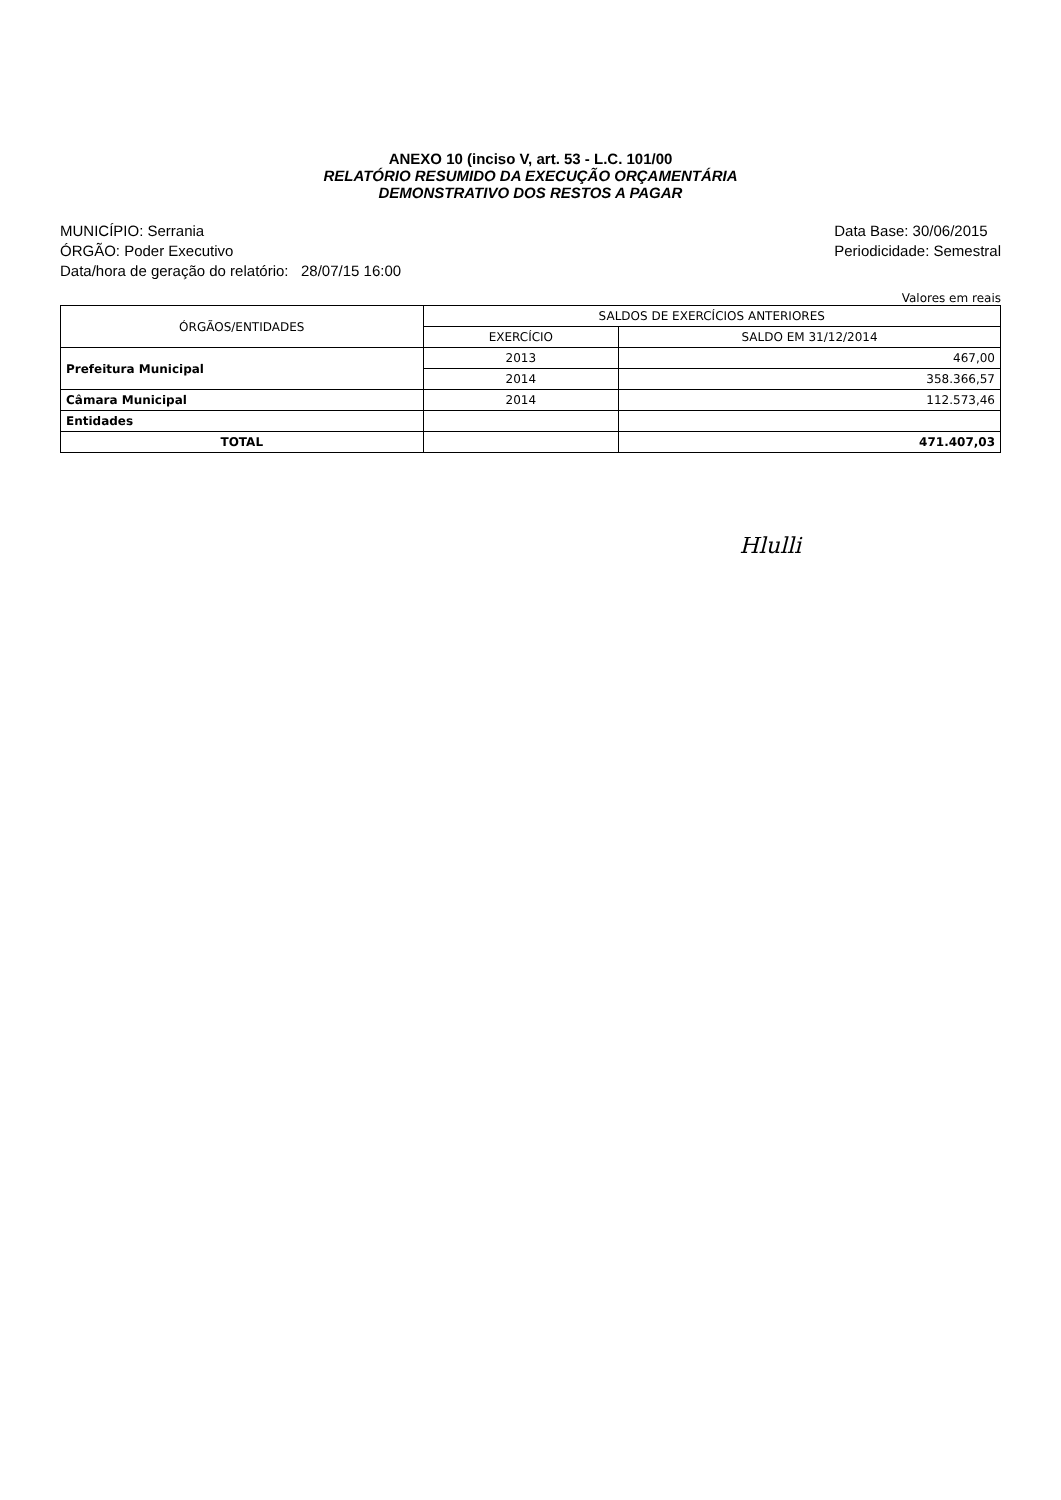ANEXO 10 (inciso V, art. 53 - L.C. 101/00
RELATÓRIO RESUMIDO DA EXECUÇÃO ORÇAMENTÁRIA
DEMONSTRATIVO DOS RESTOS A PAGAR
MUNICÍPIO: Serrania
ÓRGÃO: Poder Executivo
Data/hora de geração do relatório: 28/07/15 16:00
Data Base: 30/06/2015
Periodicidade: Semestral
Valores em reais
| ÓRGÃOS/ENTIDADES | SALDOS DE EXERCÍCIOS ANTERIORES | |
| --- | --- | --- |
| | EXERCÍCIO | SALDO EM 31/12/2014 |
| Prefeitura Municipal | 2013 | 467,00 |
| | 2014 | 358.366,57 |
| Câmara Municipal | 2014 | 112.573,46 |
| Entidades | | |
| TOTAL | | 471.407,03 |
Hlulli